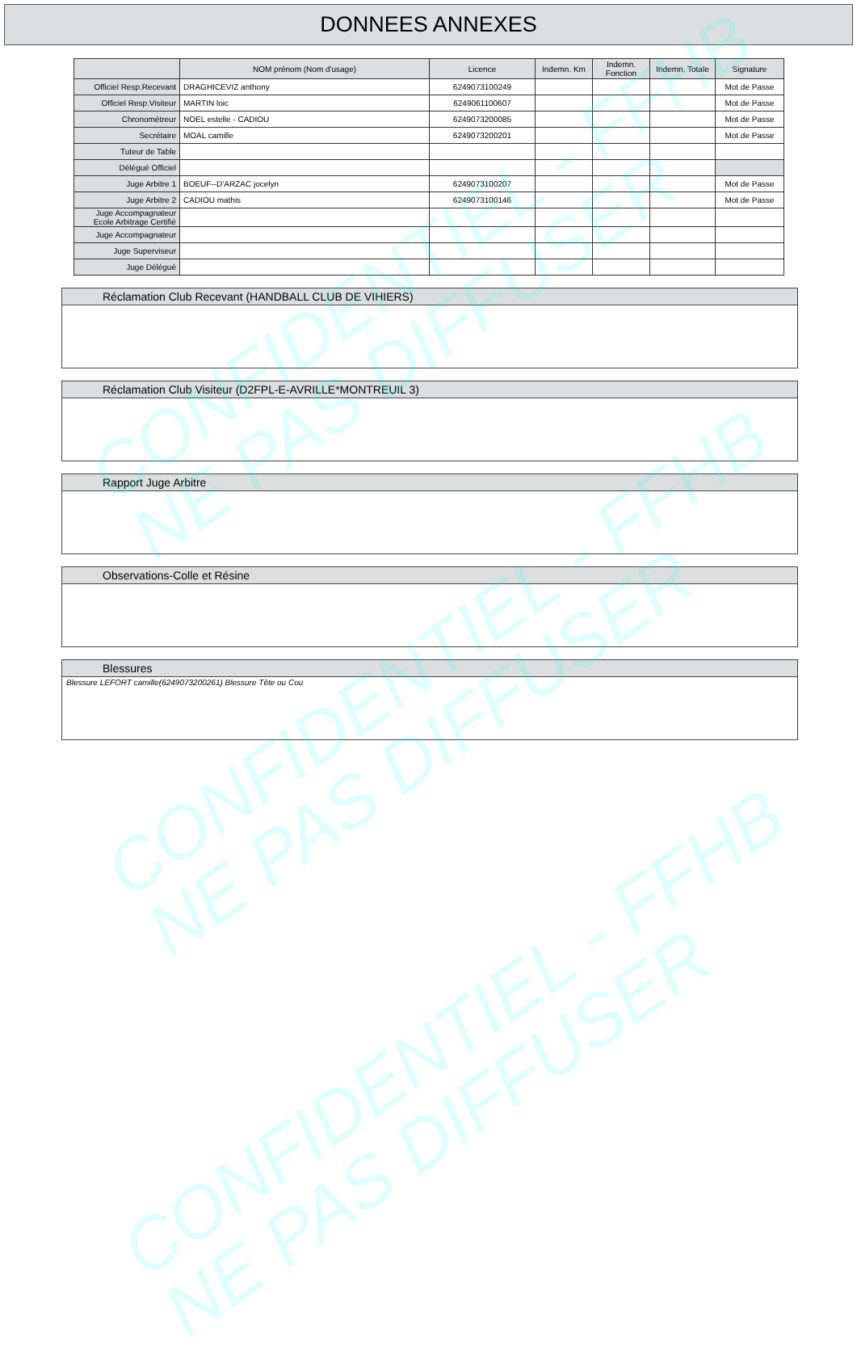CONFIDENTIEL - FFHB
NE PAS DIFFUSER
CONFIDENTIEL - FFHB
NE PAS DIFFUSER
CONFIDENTIEL - FFHB
NE PAS DIFFUSER
DONNEES ANNEXES
| | NOM prénom (Nom d'usage) | Licence | Indemn. Km | Indemn. Fonction | Indemn. Totale | Signature |
| --- | --- | --- | --- | --- | --- | --- |
| Officiel Resp.Recevant | DRAGHICEVIZ anthony | 6249073100249 | | | | Mot de Passe |
| Officiel Resp.Visiteur | MARTIN loic | 6249061100607 | | | | Mot de Passe |
| Chronométreur | NOEL estelle - CADIOU | 6249073200085 | | | | Mot de Passe |
| Secrétaire | MOAL camille | 6249073200201 | | | | Mot de Passe |
| Tuteur de Table | | | | | | |
| Délégué Officiel | | | | | | |
| Juge Arbitre 1 | BOEUF--D'ARZAC jocelyn | 6249073100207 | | | | Mot de Passe |
| Juge Arbitre 2 | CADIOU mathis | 6249073100146 | | | | Mot de Passe |
| Juge Accompagnateur Ecole Arbitrage Certifié | | | | | | |
| Juge Accompagnateur | | | | | | |
| Juge Superviseur | | | | | | |
| Juge Délégué | | | | | | |
Réclamation Club Recevant (HANDBALL CLUB DE VIHIERS)
Réclamation Club Visiteur (D2FPL-E-AVRILLE*MONTREUIL 3)
Rapport Juge Arbitre
Observations-Colle et Résine
Blessures
Blessure LEFORT camille(6249073200261) Blessure Tête ou Cou